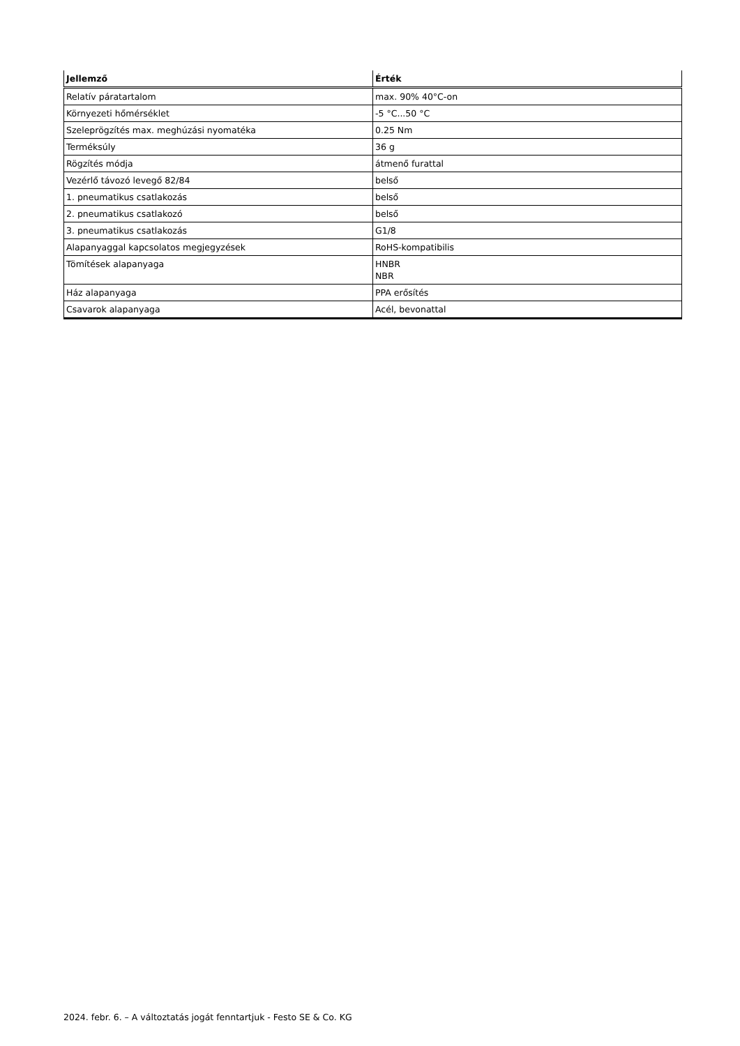| Jellemző | Érték |
| --- | --- |
| Relatív páratartalom | max. 90% 40°C-on |
| Környezeti hőmérséklet | -5 °C...50 °C |
| Szeleprögzítés max. meghúzási nyomatéka | 0.25 Nm |
| Terméksúly | 36 g |
| Rögzítés módja | átmenő furattal |
| Vezérlő távozó levegő 82/84 | belső |
| 1. pneumatikus csatlakozás | belső |
| 2. pneumatikus csatlakozó | belső |
| 3. pneumatikus csatlakozás | G1/8 |
| Alapanyaggal kapcsolatos megjegyzések | RoHS-kompatibilis |
| Tömítések alapanyaga | HNBR NBR |
| Ház alapanyaga | PPA erősítés |
| Csavarok alapanyaga | Acél, bevonattal |
2024. febr. 6. – A változtatás jogát fenntartjuk - Festo SE & Co. KG